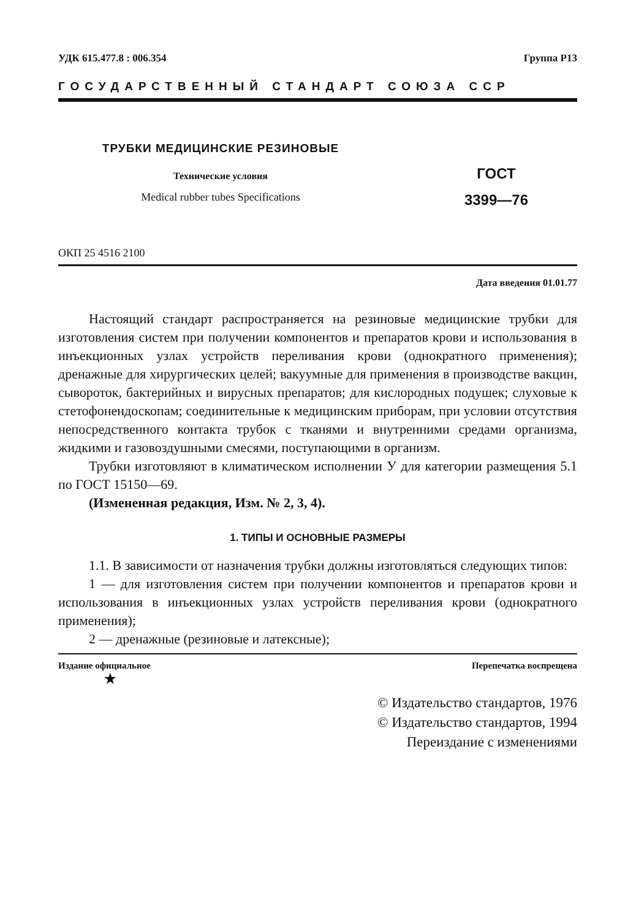УДК 615.477.8 : 006.354 Группа Р13
ГОСУДАРСТВЕННЫЙ СТАНДАРТ СОЮЗА ССР
ТРУБКИ МЕДИЦИНСКИЕ РЕЗИНОВЫЕ
Технические условия
Medical rubber tubes Specifications
ГОСТ
3399—76
ОКП 25 4516 2100
Дата введения 01.01.77
Настоящий стандарт распространяется на резиновые медицинские трубки для изготовления систем при получении компонентов и препаратов крови и использования в инъекционных узлах устройств переливания крови (однократного применения); дренажные для хирургических целей; вакуумные для применения в производстве вакцин, сывороток, бактерийных и вирусных препаратов; для кислородных подушек; слуховые к стетофонендоскопам; соединительные к медицинским приборам, при условии отсутствия непосредственного контакта трубок с тканями и внутренними средами организма, жидкими и газовоздушными смесями, поступающими в организм.
Трубки изготовляют в климатическом исполнении У для категории размещения 5.1 по ГОСТ 15150—69.
(Измененная редакция, Изм. № 2, 3, 4).
1. ТИПЫ И ОСНОВНЫЕ РАЗМЕРЫ
1.1. В зависимости от назначения трубки должны изготовляться следующих типов:
1 — для изготовления систем при получении компонентов и препаратов крови и использования в инъекционных узлах устройств переливания крови (однократного применения);
2 — дренажные (резиновые и латексные);
Издание официальное
★ Перепечатка воспрещена
© Издательство стандартов, 1976
© Издательство стандартов, 1994
Переиздание с изменениями